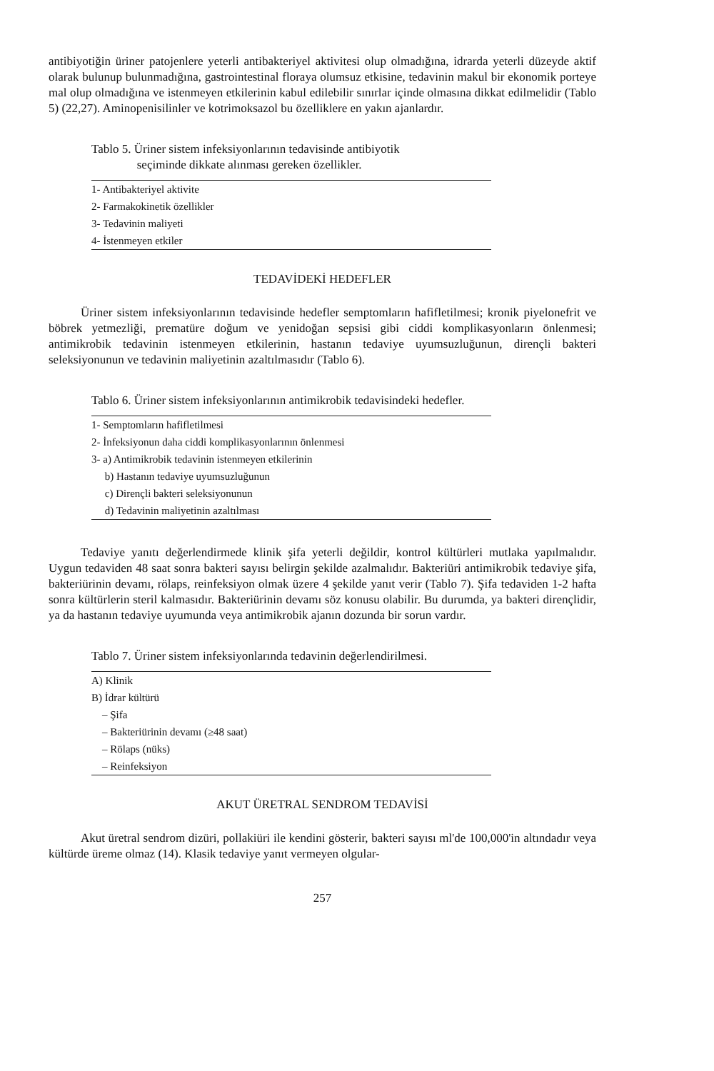antibiyotiğin üriner patojenlere yeterli antibakteriyel aktivitesi olup olmadığına, idrarda yeterli düzeyde aktif olarak bulunup bulunmadığına, gastrointestinal floraya olumsuz etkisine, tedavinin makul bir ekonomik porteye mal olup olmadığına ve istenmeyen etkilerinin kabul edilebilir sınırlar içinde olmasına dikkat edilmelidir (Tablo 5) (22,27). Aminopenisilinler ve kotrimoksazol bu özelliklere en yakın ajanlardır.
Tablo 5. Üriner sistem infeksiyonlarının tedavisinde antibiyotik
seçiminde dikkate alınması gereken özellikler.
| 1- Antibakteriyel aktivite |
| 2- Farmakokinetik özellikler |
| 3- Tedavinin maliyeti |
| 4- İstenmeyen etkiler |
TEDAVİDEKİ HEDEFLER
Üriner sistem infeksiyonlarının tedavisinde hedefler semptomların hafifletilmesi; kronik piyelonefrit ve böbrek yetmezliği, prematüre doğum ve yenidoğan sepsisi gibi ciddi komplikasyonların önlenmesi; antimikrobik tedavinin istenmeyen etkilerinin, hastanın tedaviye uyumsuzluğunun, dirençli bakteri seleksiyonunun ve tedavinin maliyetinin azaltılmasıdır (Tablo 6).
Tablo 6. Üriner sistem infeksiyonlarının antimikrobik tedavisindeki hedefler.
| 1- Semptomların hafifletilmesi |
| 2- İnfeksiyonun daha ciddi komplikasyonlarının önlenmesi |
| 3- a) Antimikrobik tedavinin istenmeyen etkilerinin |
| b) Hastanın tedaviye uyumsuzluğunun |
| c) Dirençli bakteri seleksiyonunun |
| d) Tedavinin maliyetinin azaltılması |
Tedaviye yanıtı değerlendirmede klinik şifa yeterli değildir, kontrol kültürleri mutlaka yapılmalıdır. Uygun tedaviden 48 saat sonra bakteri sayısı belirgin şekilde azalmalıdır. Bakteriüri antimikrobik tedaviye şifa, bakteriürinin devamı, rölaps, reinfeksiyon olmak üzere 4 şekilde yanıt verir (Tablo 7). Şifa tedaviden 1-2 hafta sonra kültürlerin steril kalmasıdır. Bakteriürinin devamı söz konusu olabilir. Bu durumda, ya bakteri dirençlidir, ya da hastanın tedaviye uyumunda veya antimikrobik ajanın dozunda bir sorun vardır.
Tablo 7. Üriner sistem infeksiyonlarında tedavinin değerlendirilmesi.
| A) Klinik |
| B) İdrar kültürü |
| – Şifa |
| – Bakteriürinin devamı (≥48 saat) |
| – Rölaps (nüks) |
| – Reinfeksiyon |
AKUT ÜRETRAL SENDROM TEDAVİSİ
Akut üretral sendrom dizüri, pollakiüri ile kendini gösterir, bakteri sayısı ml'de 100,000'in altındadır veya kültürde üreme olmaz (14). Klasik tedaviye yanıt vermeyen olgular-
257